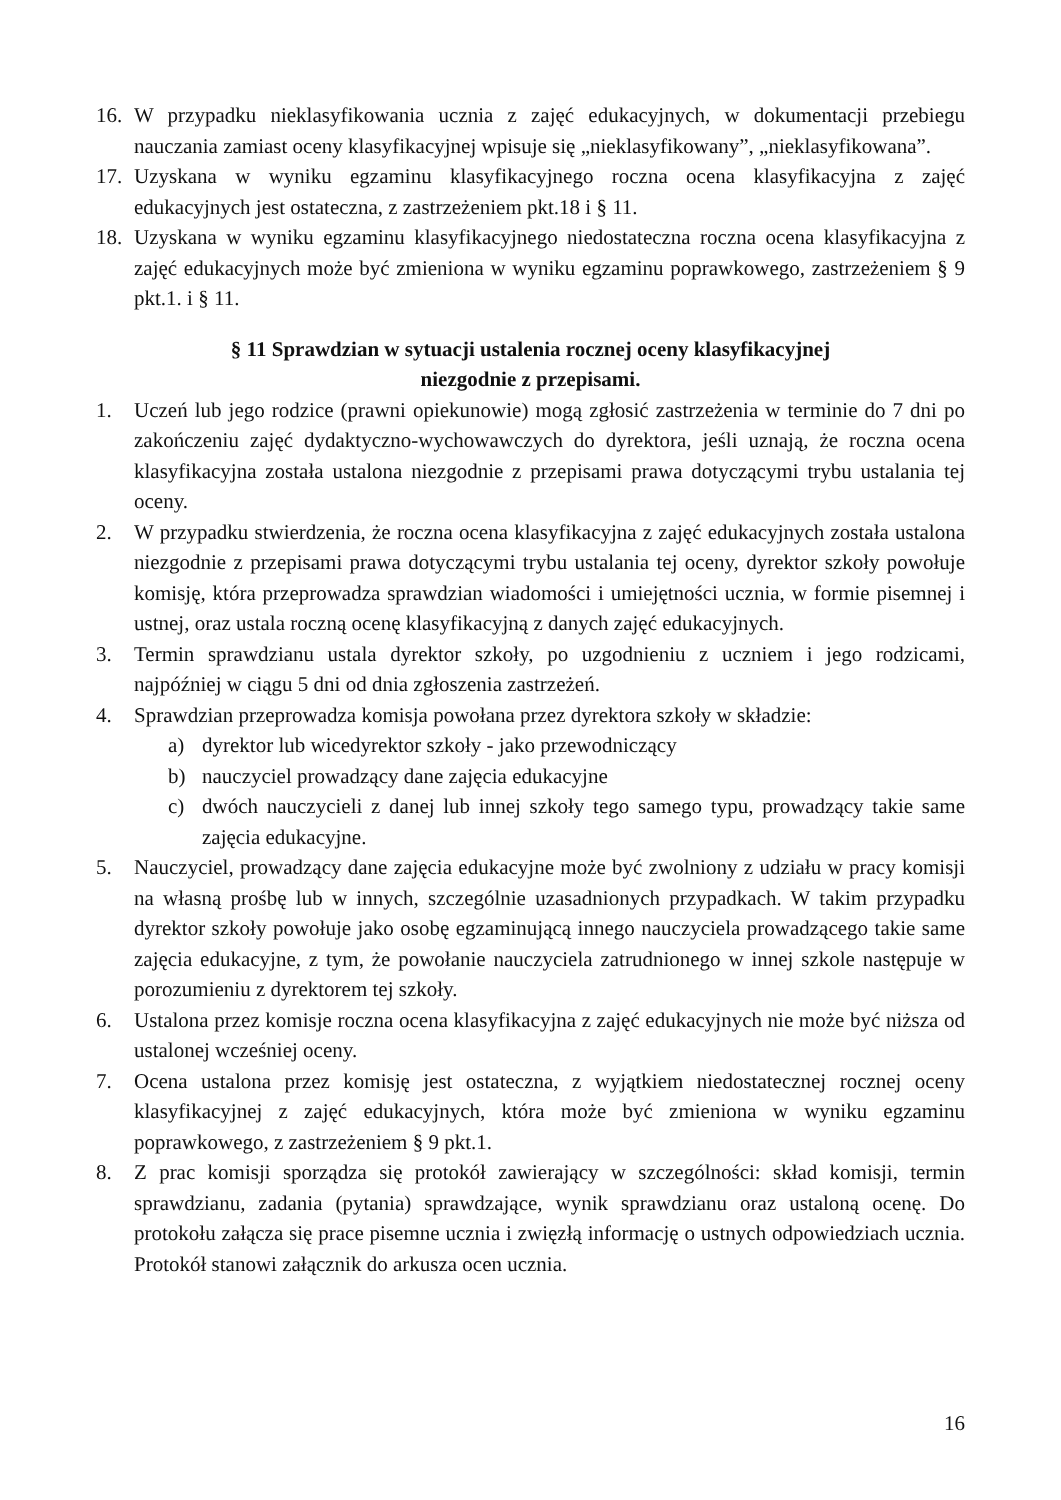16. W przypadku nieklasyfikowania ucznia z zajęć edukacyjnych, w dokumentacji przebiegu nauczania zamiast oceny klasyfikacyjnej wpisuje się „nieklasyfikowany”, „nieklasyfikowana”.
17. Uzyskana w wyniku egzaminu klasyfikacyjnego roczna ocena klasyfikacyjna z zajęć edukacyjnych jest ostateczna, z zastrzeżeniem pkt.18 i § 11.
18. Uzyskana w wyniku egzaminu klasyfikacyjnego niedostateczna roczna ocena klasyfikacyjna z zajęć edukacyjnych może być zmieniona w wyniku egzaminu poprawkowego, zastrzeżeniem § 9 pkt.1. i § 11.
§ 11 Sprawdzian w sytuacji ustalenia rocznej oceny klasyfikacyjnej
niezgodnie z przepisami.
1. Uczeń lub jego rodzice (prawni opiekunowie) mogą zgłosić zastrzeżenia w terminie do 7 dni po zakończeniu zajęć dydaktyczno-wychowawczych do dyrektora, jeśli uznają, że roczna ocena klasyfikacyjna została ustalona niezgodnie z przepisami prawa dotyczącymi trybu ustalania tej oceny.
2. W przypadku stwierdzenia, że roczna ocena klasyfikacyjna z zajęć edukacyjnych została ustalona niezgodnie z przepisami prawa dotyczącymi trybu ustalania tej oceny, dyrektor szkoły powołuje komisję, która przeprowadza sprawdzian wiadomości i umiejętności ucznia, w formie pisemnej i ustnej, oraz ustala roczną ocenę klasyfikacyjną z danych zajęć edukacyjnych.
3. Termin sprawdzianu ustala dyrektor szkoły, po uzgodnieniu z uczniem i jego rodzicami, najpóźniej w ciągu 5 dni od dnia zgłoszenia zastrzeżeń.
4. Sprawdzian przeprowadza komisja powołana przez dyrektora szkoły w składzie:
a) dyrektor lub wicedyrektor szkoły - jako przewodniczący
b) nauczyciel prowadzący dane zajęcia edukacyjne
c) dwóch nauczycieli z danej lub innej szkoły tego samego typu, prowadzący takie same zajęcia edukacyjne.
5. Nauczyciel, prowadzący dane zajęcia edukacyjne może być zwolniony z udziału w pracy komisji na własną prośbę lub w innych, szczególnie uzasadnionych przypadkach. W takim przypadku dyrektor szkoły powołuje jako osobę egzaminującą innego nauczyciela prowadzącego takie same zajęcia edukacyjne, z tym, że powołanie nauczyciela zatrudnionego w innej szkole następuje w porozumieniu z dyrektorem tej szkoły.
6. Ustalona przez komisje roczna ocena klasyfikacyjna z zajęć edukacyjnych nie może być niższa od ustalonej wcześniej oceny.
7. Ocena ustalona przez komisję jest ostateczna, z wyjątkiem niedostatecznej rocznej oceny klasyfikacyjnej z zajęć edukacyjnych, która może być zmieniona w wyniku egzaminu poprawkowego, z zastrzeżeniem § 9 pkt.1.
8. Z prac komisji sporządza się protokół zawierający w szczególności: skład komisji, termin sprawdzianu, zadania (pytania) sprawdzające, wynik sprawdzianu oraz ustaloną ocenę. Do protokołu załącza się prace pisemne ucznia i zwięzłą informację o ustnych odpowiedziach ucznia. Protokół stanowi załącznik do arkusza ocen ucznia.
16